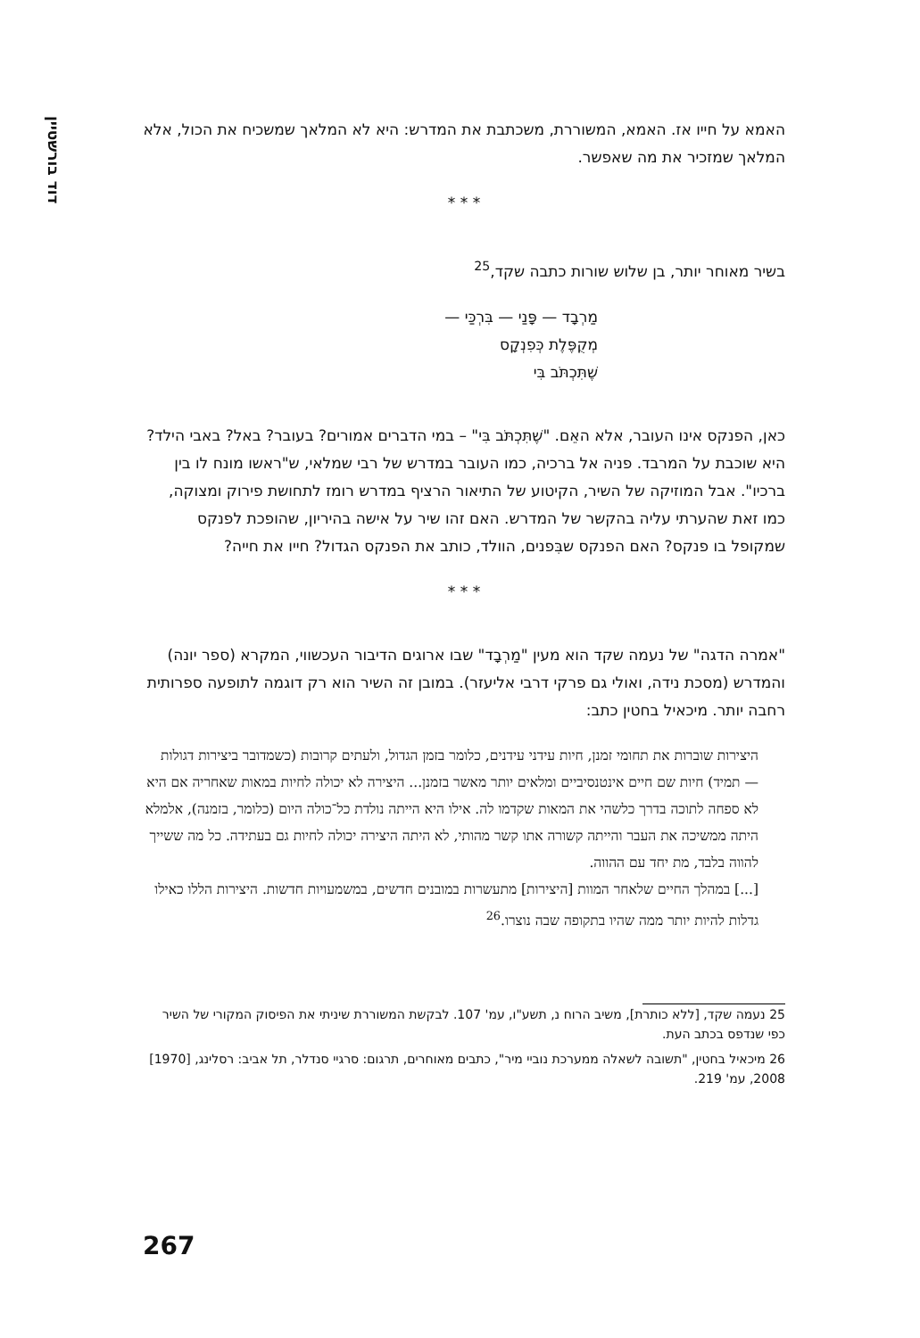דוד בורשטיין
האמא על חייו אז. האמא, המשוררת, משכתבת את המדרש: היא לא המלאך שמשכיח את הכול, אלא המלאך שמזכיר את מה שאפשר.
* * *
בשיר מאוחר יותר, בן שלוש שורות כתבה שקד,<sup>25</sup>
מַרְבָד — פָּנַי — בִּרְכַּי —
מְקֻפֶּלֶת כְּפִנְקָס
שֶׁתִּכְתֹּב בִּי
כאן, הפנקס אינו העובר, אלא האֵם. "שֶׁתִּכְתֹּב בִּי" – במי הדברים אמורים? בעובר? באל? באבי הילד? היא שוכבת על המרבד. פניה אל ברכיה, כמו העובר במדרש של רבי שמלאי, ש"ראשו מונח לו בין ברכיו". אבל המוזיקה של השיר, הקיטוע של התיאור הרציף במדרש רומז לתחושת פירוק ומצוקה, כמו זאת שהערתי עליה בהקשר של המדרש. האם זהו שיר על אישה בהיריון, שהופכת לפנקס שמקופל בו פנקס? האם הפנקס שבִּפנים, הוולד, כותב את הפנקס הגדול? חייו את חייה?
* * *
"אמרה הדגה" של נעמה שקד הוא מעין "מַרְבָד" שבו ארוגים הדיבור העכשווי, המקרא (ספר יונה) והמדרש (מסכת נידה, ואולי גם פרקי דרבי אליעזר). במובן זה השיר הוא רק דוגמה לתופעה ספרותית רחבה יותר. מיכאיל בחטין כתב:
היצירות שוברות את תחומי זמנן, חיות עידני עידנים, כלומר בזמן הגדול, ולעתים קרובות (כשמדובר ביצירות דגולות — תמיד) חיות שם חיים אינטנסיביים ומלאים יותר מאשר בזמנן... היצירה לא יכולה לחיות במאות שאחריה אם היא לא ספחה לתוכה בדרך כלשהי את המאות שקדמו לה. אילו היא הייתה נולדת כל־כולה היום (כלומר, בזמנה), אלמלא היתה ממשיכה את העבר והייתה קשורה אתו קשר מהותי, לא היתה היצירה יכולה לחיות גם בעתידה. כל מה ששייך להווה בלבד, מת יחד עם ההווה.
[...] במהלך החיים שלאחר המוות [היצירות] מתעשרות במובנים חדשים, במשמעויות חדשות. היצירות הללו כאילו גדלות להיות יותר ממה שהיו בתקופה שבה נוצרו.<sup>26</sup>
25 נעמה שקד, [ללא כותרת], משיב הרוח נ, תשע"ו, עמ' 107. לבקשת המשוררת שיניתי את הפיסוק המקורי של השיר כפי שנדפס בכתב העת.
26 מיכאיל בחטין, "תשובה לשאלה ממערכת נוביי מיר", כתבים מאוחרים, תרגום: סרגיי סנדלר, תל אביב: רסלינג, [1970] 2008, עמ' 219.
267